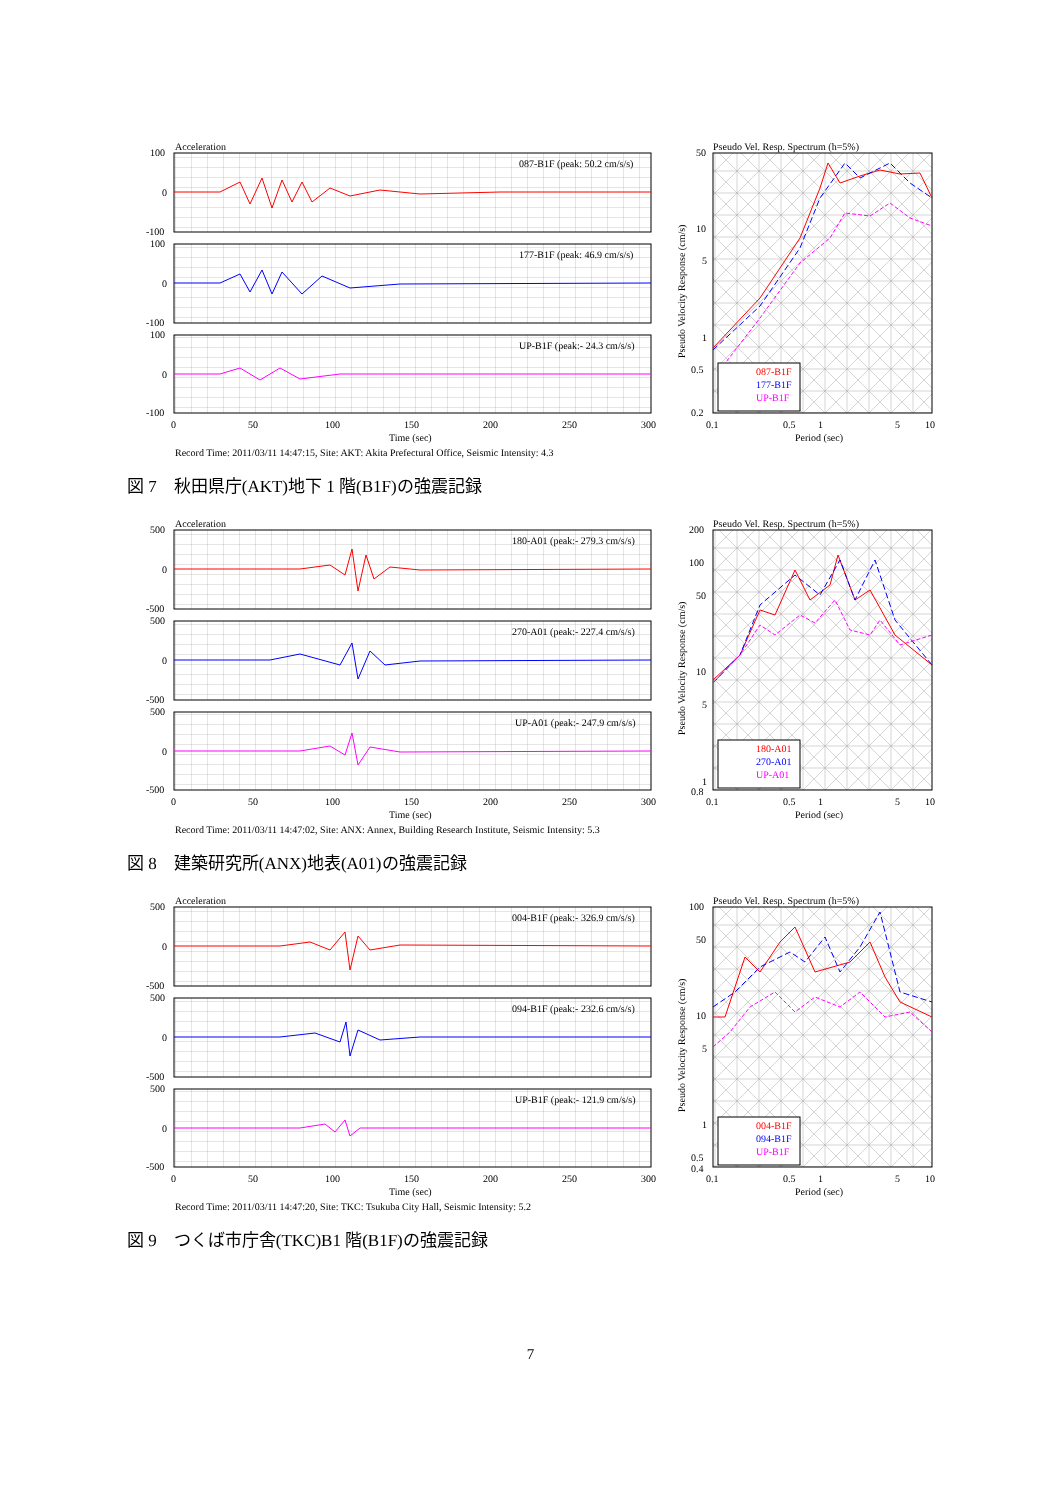Acceleration
087-B1F (peak: 50.2 cm/s/s)
177-B1F (peak: 46.9 cm/s/s)
UP-B1F (peak:- 24.3 cm/s/s)
100
0
-100
100
0
-100
100
0
-100
0
50
100
150
200
250
300
Time (sec)
Record Time: 2011/03/11 14:47:15, Site: AKT: Akita Prefectural Office, Seismic Intensity: 4.3
Pseudo Vel. Resp. Spectrum (h=5%)
087-B1F
177-B1F
UP-B1F
50
10
5
1
0.5
0.2
0.1
0.5
1
5
10
Period (sec)
Pseudo Velocity Response (cm/s)
図 7　秋田県庁(AKT)地下 1 階(B1F)の強震記録
Acceleration
180-A01 (peak:- 279.3 cm/s/s)
270-A01 (peak:- 227.4 cm/s/s)
UP-A01 (peak:- 247.9 cm/s/s)
500
0
-500
500
0
-500
500
0
-500
0
50
100
150
200
250
300
Time (sec)
Record Time: 2011/03/11 14:47:02, Site: ANX: Annex, Building Research Institute, Seismic Intensity: 5.3
Pseudo Vel. Resp. Spectrum (h=5%)
180-A01
270-A01
UP-A01
200
100
50
10
5
1
0.8
0.1
0.5
1
5
10
Period (sec)
Pseudo Velocity Response (cm/s)
図 8　建築研究所(ANX)地表(A01)の強震記録
Acceleration
004-B1F (peak:- 326.9 cm/s/s)
094-B1F (peak:- 232.6 cm/s/s)
UP-B1F (peak:- 121.9 cm/s/s)
500
0
-500
500
0
-500
500
0
-500
0
50
100
150
200
250
300
Time (sec)
Record Time: 2011/03/11 14:47:20, Site: TKC: Tsukuba City Hall, Seismic Intensity: 5.2
Pseudo Vel. Resp. Spectrum (h=5%)
004-B1F
094-B1F
UP-B1F
100
50
10
5
1
0.5
0.4
0.1
0.5
1
5
10
Period (sec)
Pseudo Velocity Response (cm/s)
図 9　つくば市庁舎(TKC)B1 階(B1F)の強震記録
7